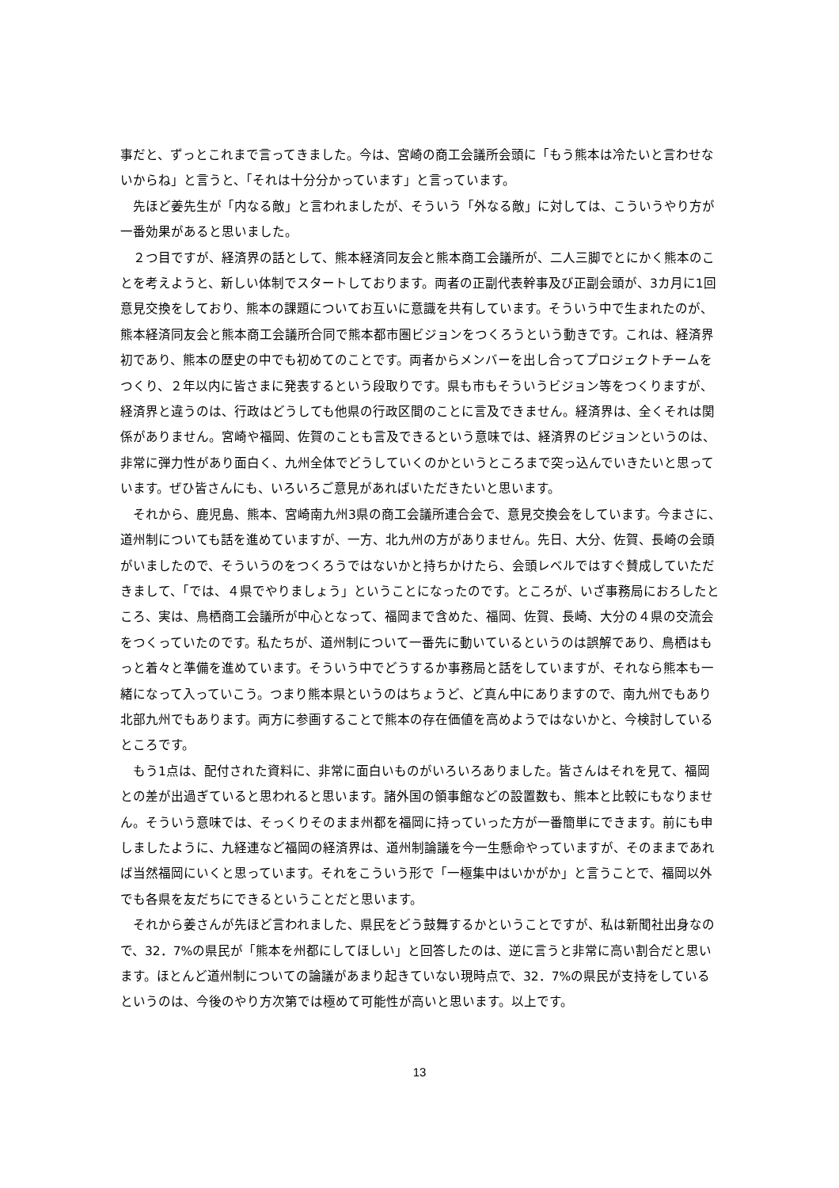事だと、ずっとこれまで言ってきました。今は、宮崎の商工会議所会頭に「もう熊本は冷たいと言わせないからね」と言うと、「それは十分分かっています」と言っています。
　先ほど姜先生が「内なる敵」と言われましたが、そういう「外なる敵」に対しては、こういうやり方が一番効果があると思いました。
　２つ目ですが、経済界の話として、熊本経済同友会と熊本商工会議所が、二人三脚でとにかく熊本のことを考えようと、新しい体制でスタートしております。両者の正副代表幹事及び正副会頭が、3カ月に1回意見交換をしており、熊本の課題についてお互いに意識を共有しています。そういう中で生まれたのが、熊本経済同友会と熊本商工会議所合同で熊本都市圏ビジョンをつくろうという動きです。これは、経済界初であり、熊本の歴史の中でも初めてのことです。両者からメンバーを出し合ってプロジェクトチームをつくり、２年以内に皆さまに発表するという段取りです。県も市もそういうビジョン等をつくりますが、経済界と違うのは、行政はどうしても他県の行政区間のことに言及できません。経済界は、全くそれは関係がありません。宮崎や福岡、佐賀のことも言及できるという意味では、経済界のビジョンというのは、非常に弾力性があり面白く、九州全体でどうしていくのかというところまで突っ込んでいきたいと思っています。ぜひ皆さんにも、いろいろご意見があればいただきたいと思います。
　それから、鹿児島、熊本、宮崎南九州3県の商工会議所連合会で、意見交換会をしています。今まさに、道州制についても話を進めていますが、一方、北九州の方がありません。先日、大分、佐賀、長崎の会頭がいましたので、そういうのをつくろうではないかと持ちかけたら、会頭レベルではすぐ賛成していただきまして、「では、４県でやりましょう」ということになったのです。ところが、いざ事務局におろしたところ、実は、鳥栖商工会議所が中心となって、福岡まで含めた、福岡、佐賀、長崎、大分の４県の交流会をつくっていたのです。私たちが、道州制について一番先に動いているというのは誤解であり、鳥栖はもっと着々と準備を進めています。そういう中でどうするか事務局と話をしていますが、それなら熊本も一緒になって入っていこう。つまり熊本県というのはちょうど、ど真ん中にありますので、南九州でもあり北部九州でもあります。両方に参画することで熊本の存在価値を高めようではないかと、今検討しているところです。
　もう1点は、配付された資料に、非常に面白いものがいろいろありました。皆さんはそれを見て、福岡との差が出過ぎていると思われると思います。諸外国の領事館などの設置数も、熊本と比較にもなりません。そういう意味では、そっくりそのまま州都を福岡に持っていった方が一番簡単にできます。前にも申しましたように、九経連など福岡の経済界は、道州制論議を今一生懸命やっていますが、そのままであれば当然福岡にいくと思っています。それをこういう形で「一極集中はいかがか」と言うことで、福岡以外でも各県を友だちにできるということだと思います。
　それから姜さんが先ほど言われました、県民をどう鼓舞するかということですが、私は新聞社出身なので、32．7%の県民が「熊本を州都にしてほしい」と回答したのは、逆に言うと非常に高い割合だと思います。ほとんど道州制についての論議があまり起きていない現時点で、32．7%の県民が支持をしているというのは、今後のやり方次第では極めて可能性が高いと思います。以上です。
13